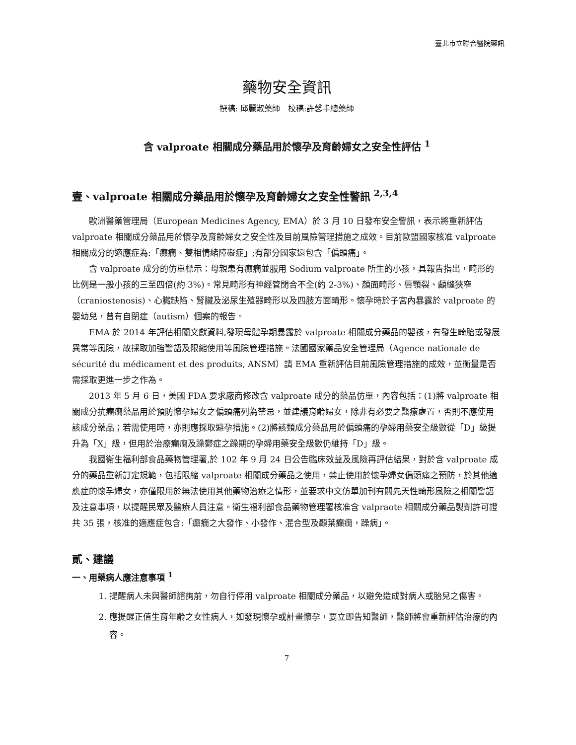臺北市立聯合醫院藥訊
藥物安全資訊
撰稿: 邱麗淑藥師　校稿:許馨丰總藥師
含 valproate 相關成分藥品用於懷孕及育齡婦女之安全性評估 <sup>1</sup>
壹、valproate 相關成分藥品用於懷孕及育齡婦女之安全性警訊 <sup>2,3,4</sup>
歐洲醫藥管理局（European Medicines Agency, EMA）於 3 月 10 日發布安全警訊，表示將重新評估 valproate 相關成分藥品用於懷孕及育齡婦女之安全性及目前風險管理措施之成效。目前歐盟國家核准 valproate 相關成分的適應症為:「癲癇、雙相情緒障礙症」;有部分國家還包含「偏頭痛」。
含 valproate 成分的仿單標示：母親患有癲癇並服用 Sodium valproate 所生的小孩，具報告指出，畸形的比例是一般小孩的三至四倍(約 3%)。常見畸形有神經管閉合不全(約 2-3%)、顏面畸形、唇顎裂、顱縫狹窄（craniostenosis)、心臟缺陷、腎臟及泌尿生殖器畸形以及四肢方面畸形。懷孕時於子宮內暴露於 valproate 的嬰幼兒，曾有自閉症（autism）個案的報告。
EMA 於 2014 年評估相關文獻資料,發現母體孕期暴露於 valproate 相關成分藥品的嬰孩，有發生畸胎或發展異常等風險，故採取加強警語及限縮使用等風險管理措施。法國國家藥品安全管理局（Agence nationale de sécurité du médicament et des produits, ANSM）請 EMA 重新評估目前風險管理措施的成效，並衡量是否需採取更進一步之作為。
2013 年 5 月 6 日，美國 FDA 要求廠商修改含 valproate 成分的藥品仿單，內容包括：(1)將 valproate 相關成分抗癲癇藥品用於預防懷孕婦女之偏頭痛列為禁忌，並建議育齡婦女，除非有必要之醫療處置，否則不應使用該成分藥品；若需使用時，亦則應採取避孕措施。(2)將該類成分藥品用於偏頭痛的孕婦用藥安全級數從「D」級提升為「X」級，但用於治療癲癇及躁鬱症之躁期的孕婦用藥安全級數仍維持「D」級。
我國衛生福利部食品藥物管理署,於 102 年 9 月 24 日公告臨床效益及風險再評估結果，對於含 valproate 成分的藥品重新訂定規範，包括限縮 valproate 相關成分藥品之使用，禁止使用於懷孕婦女偏頭痛之預防，於其他適應症的懷孕婦女，亦僅限用於無法使用其他藥物治療之情形，並要求中文仿單加刊有關先天性畸形風險之相關警語及注意事項，以提醒民眾及醫療人員注意。衛生福利部食品藥物管理署核准含 valpraote 相關成分藥品製劑許可證共 35 張，核准的適應症包含:「癲癇之大發作、小發作、混合型及顳葉癲癇，躁病」。
貳、建議
一、用藥病人應注意事項 <sup>1</sup>
1. 提醒病人未與醫師諮詢前，勿自行停用 valproate 相關成分藥品，以避免造成對病人或胎兒之傷害。
2. 應提醒正值生育年齡之女性病人，如發現懷孕或計畫懷孕，要立即告知醫師，醫師將會重新評估治療的內容。
7